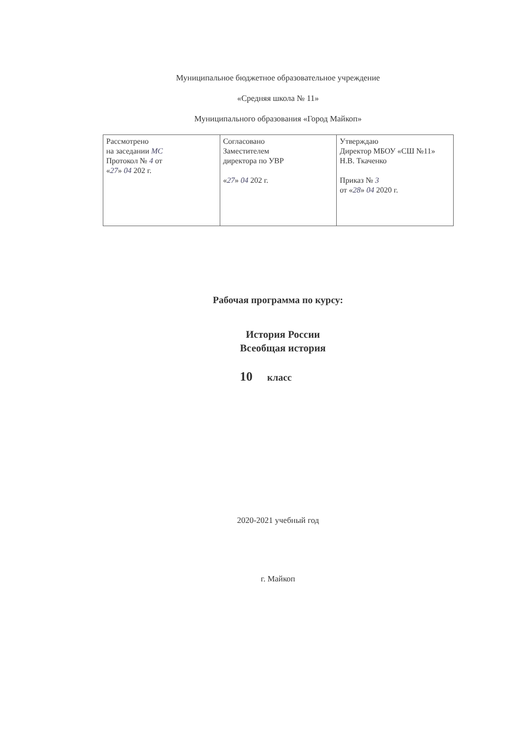Муниципальное бюджетное образовательное учреждение
«Средняя школа № 11»
Муниципального образования «Город Майкоп»
| Рассмотрено на заседании МС Протокол № 4 от « 27 » 04 202 г. | Согласовано Заместителем директора по УВР « 27 » 04 202 г. | Утверждаю Директор МБОУ «СШ №11» Н.В. Ткаченко Приказ № 3 от « 28 » 04 2020 г. |
Рабочая программа по курсу:
История России
Всеобщая история
10 класс
2020-2021 учебный год
г. Майкоп